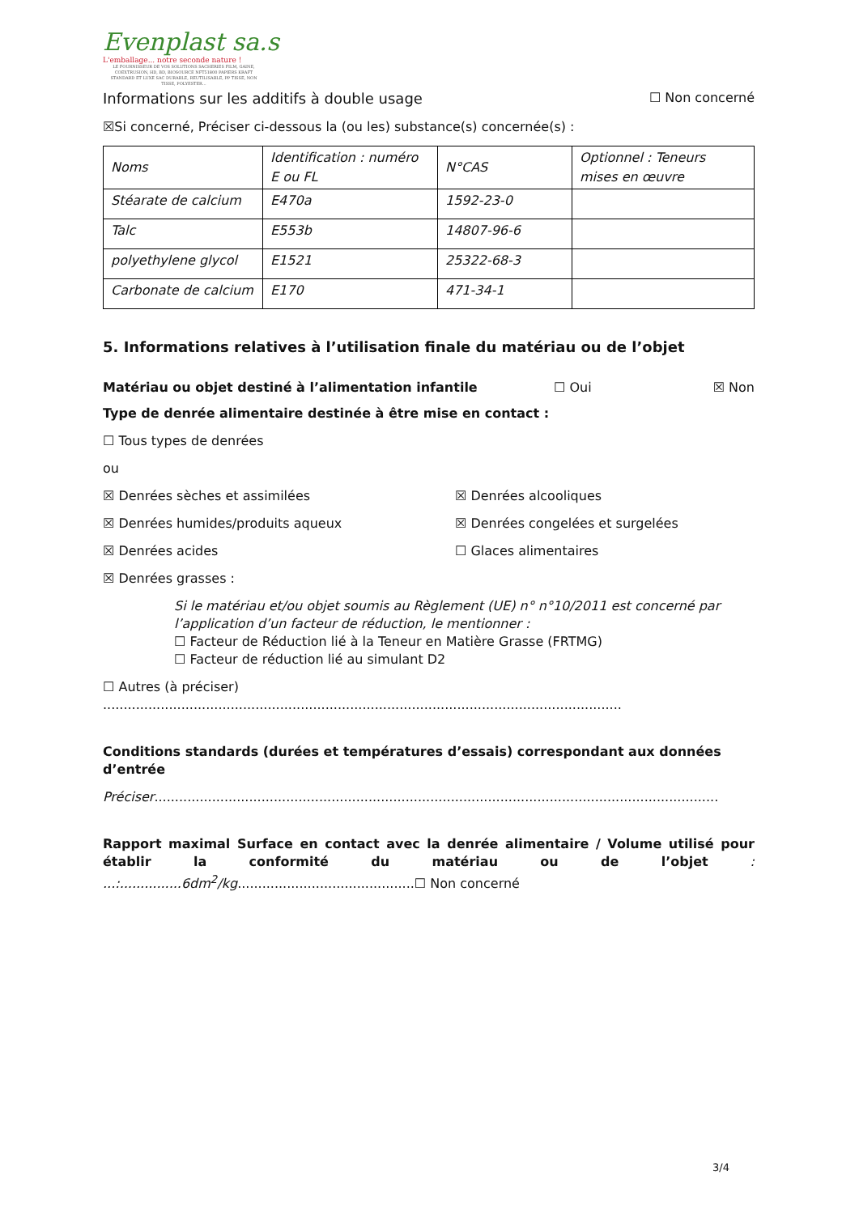Evenplast sa.s
L'emballage... notre seconde nature !
LE FOURNISSEUR DE VOS SOLUTIONS SACHERIES FILM, GAINE, COEXTRUSION, HD, BD, BIOSOURCE NFT51800 PAPIERS KRAFT STANDARD ET LUXE SAC DURABLE, REUTILISABLE, PP TISSE, NON TISSE, POLYESTER...
Informations sur les additifs à double usage ☐ Non concerné
☒Si concerné, Préciser ci-dessous la (ou les) substance(s) concernée(s) :
| Noms | Identification : numéro E ou FL | N°CAS | Optionnel : Teneurs mises en œuvre |
| Stéarate de calcium | E470a | 1592-23-0 | |
| Talc | E553b | 14807-96-6 | |
| polyethylene glycol | E1521 | 25322-68-3 | |
| Carbonate de calcium | E170 | 471-34-1 | |
5. Informations relatives à l’utilisation finale du matériau ou de l’objet
Matériau ou objet destiné à l’alimentation infantile ☐ Oui ☒ Non
Type de denrée alimentaire destinée à être mise en contact :
☐ Tous types de denrées
ou
☒ Denrées sèches et assimilées
☒ Denrées alcooliques
☒ Denrées humides/produits aqueux
☒ Denrées congelées et surgelées
☒ Denrées acides
☐ Glaces alimentaires
☒ Denrées grasses :
Si le matériau et/ou objet soumis au Règlement (UE) n° n°10/2011 est concerné par l’application d’un facteur de réduction, le mentionner :
☐ Facteur de Réduction lié à la Teneur en Matière Grasse (FRTMG)
☐ Facteur de réduction lié au simulant D2
☐ Autres (à préciser) ..............................................................................................................................
Conditions standards (durées et températures d’essais) correspondant aux données d’entrée
Préciser.........................................................................................................................................
Rapport maximal Surface en contact avec la denrée alimentaire / Volume utilisé pour établir la conformité du matériau ou de l’objet : ...:...............6dm<sup>2</sup>/kg...........................................☐ Non concerné
3/4